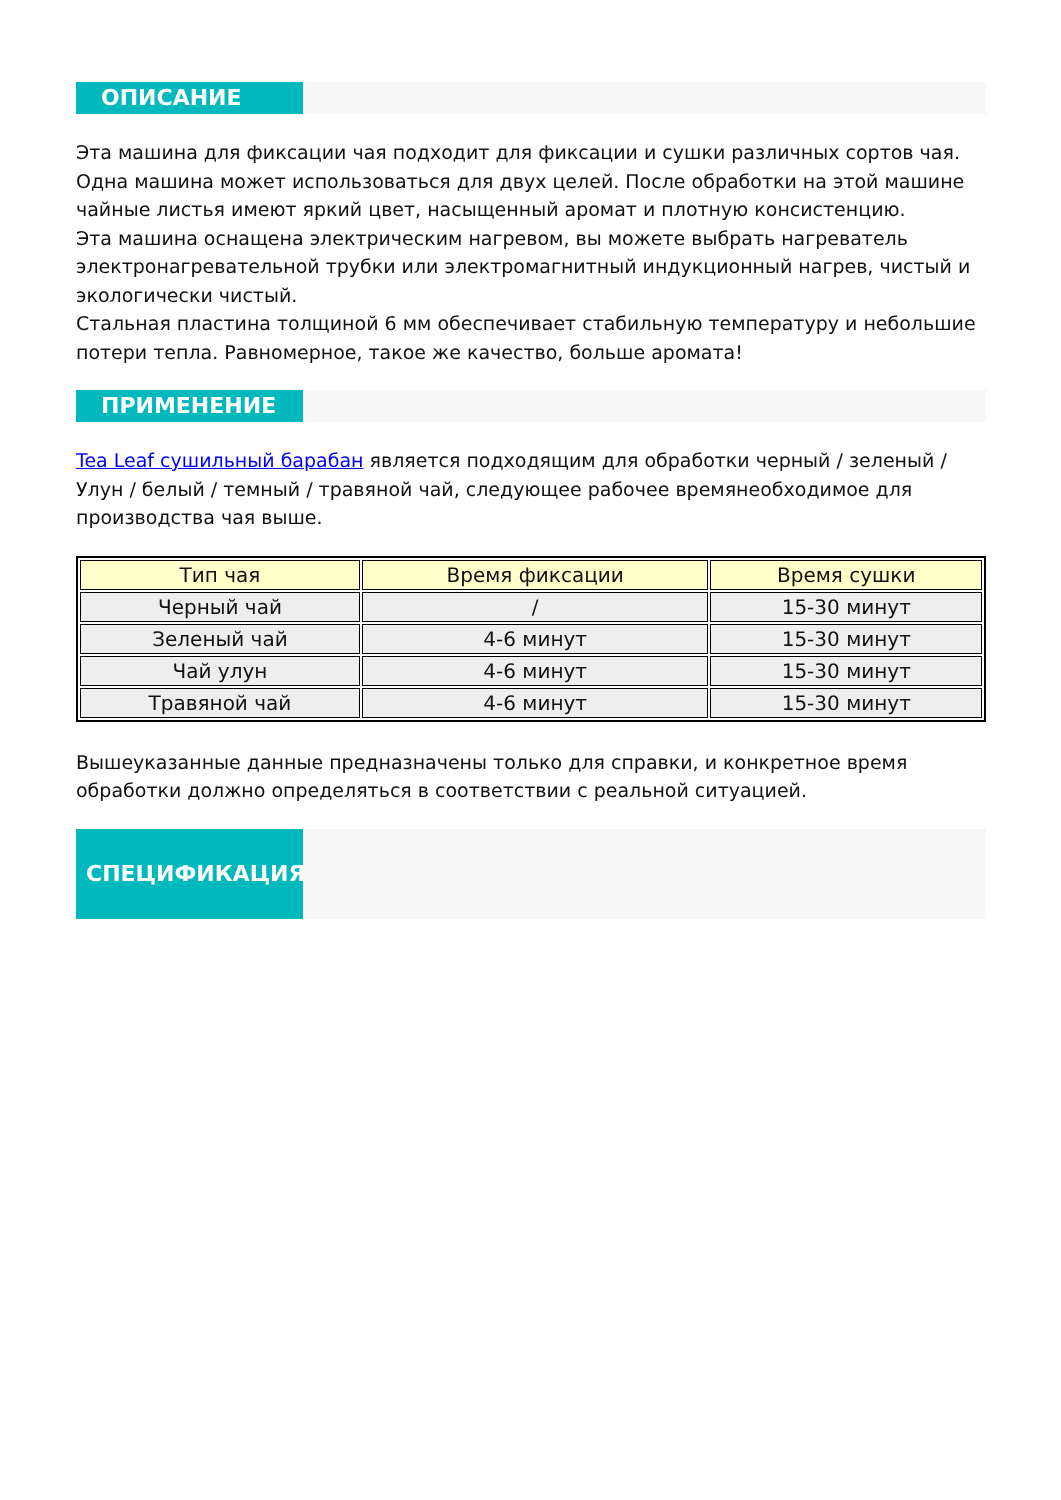ОПИСАНИЕ
Эта машина для фиксации чая подходит для фиксации и сушки различных сортов чая. Одна машина может использоваться для двух целей. После обработки на этой машине чайные листья имеют яркий цвет, насыщенный аромат и плотную консистенцию.
Эта машина оснащена электрическим нагревом, вы можете выбрать нагреватель электронагревательной трубки или электромагнитный индукционный нагрев, чистый и экологически чистый.
Стальная пластина толщиной 6 мм обеспечивает стабильную температуру и небольшие потери тепла. Равномерное, такое же качество, больше аромата!
ПРИМЕНЕНИЕ
Tea Leaf сушильный барабан является подходящим для обработки черный / зеленый / Улун / белый / темный / травяной чай, следующее рабочее времянеобходимое для производства чая выше.
| Тип чая | Время фиксации | Время сушки |
| --- | --- | --- |
| Черный чай | / | 15-30 минут |
| Зеленый чай | 4-6 минут | 15-30 минут |
| Чай улун | 4-6 минут | 15-30 минут |
| Травяной чай | 4-6 минут | 15-30 минут |
Вышеуказанные данные предназначены только для справки, и конкретное время обработки должно определяться в соответствии с реальной ситуацией.
СПЕЦИФИКАЦИЯ